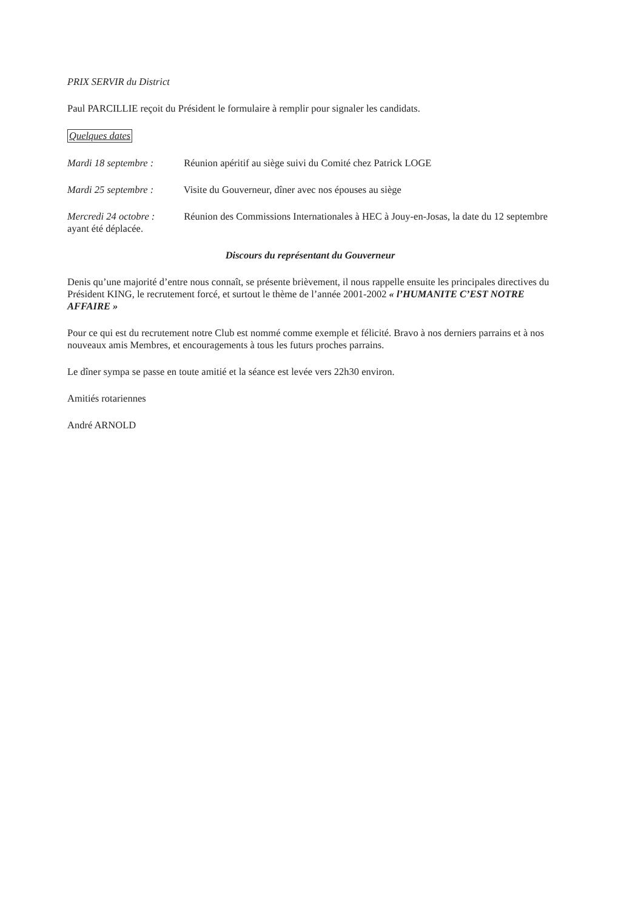PRIX SERVIR du District
Paul PARCILLIE reçoit du Président le formulaire à remplir pour signaler les candidats.
Quelques dates
Mardi 18 septembre : Réunion apéritif au siège suivi du Comité chez Patrick LOGE
Mardi 25 septembre : Visite du Gouverneur, dîner avec nos épouses au siège
Mercredi 24 octobre : Réunion des Commissions Internationales à HEC à Jouy-en-Josas, la date du 12 septembre ayant été déplacée.
Discours du représentant du Gouverneur
Denis qu’une majorité d’entre nous connaît, se présente brièvement, il nous rappelle ensuite les principales directives du Président KING, le recrutement forcé, et surtout le thème de l’année 2001-2002 « l’HUMANITE C’EST NOTRE AFFAIRE »
Pour ce qui est du recrutement notre Club est nommé comme exemple et félicité. Bravo à nos derniers parrains et à nos nouveaux amis Membres, et encouragements à tous les futurs proches parrains.
Le dîner sympa se passe en toute amitié et la séance est levée vers 22h30 environ.
Amitiés rotariennes
André ARNOLD